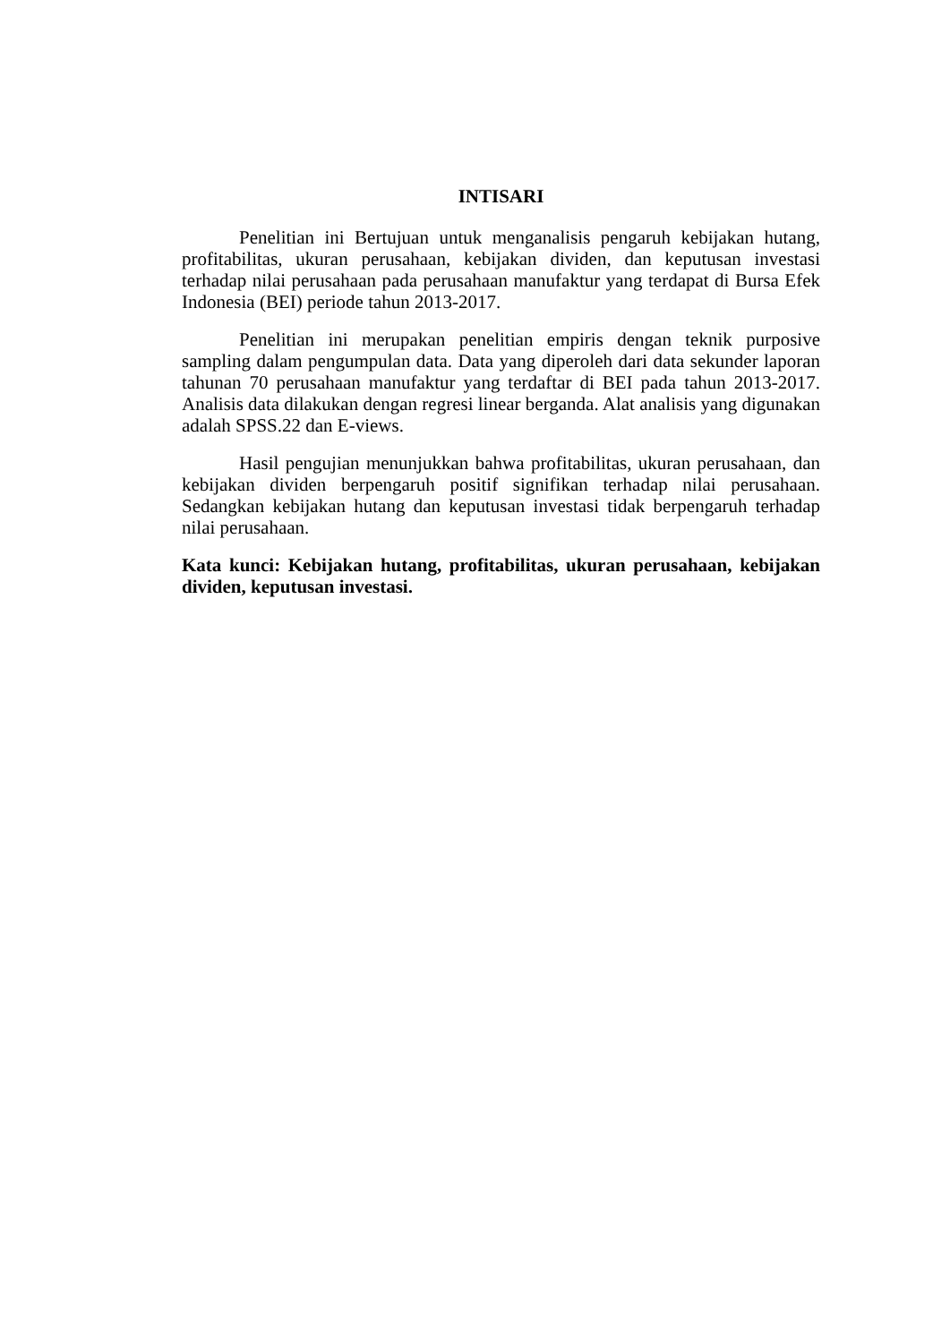INTISARI
Penelitian ini Bertujuan untuk menganalisis pengaruh kebijakan hutang, profitabilitas, ukuran perusahaan, kebijakan dividen, dan keputusan investasi terhadap nilai perusahaan pada perusahaan manufaktur yang terdapat di Bursa Efek Indonesia (BEI) periode tahun 2013-2017.
Penelitian ini merupakan penelitian empiris dengan teknik purposive sampling dalam pengumpulan data. Data yang diperoleh dari data sekunder laporan tahunan 70 perusahaan manufaktur yang terdaftar di BEI pada tahun 2013-2017. Analisis data dilakukan dengan regresi linear berganda. Alat analisis yang digunakan adalah SPSS.22 dan E-views.
Hasil pengujian menunjukkan bahwa profitabilitas, ukuran perusahaan, dan kebijakan dividen berpengaruh positif signifikan terhadap nilai perusahaan. Sedangkan kebijakan hutang dan keputusan investasi tidak berpengaruh terhadap nilai perusahaan.
Kata kunci: Kebijakan hutang, profitabilitas, ukuran perusahaan, kebijakan dividen, keputusan investasi.